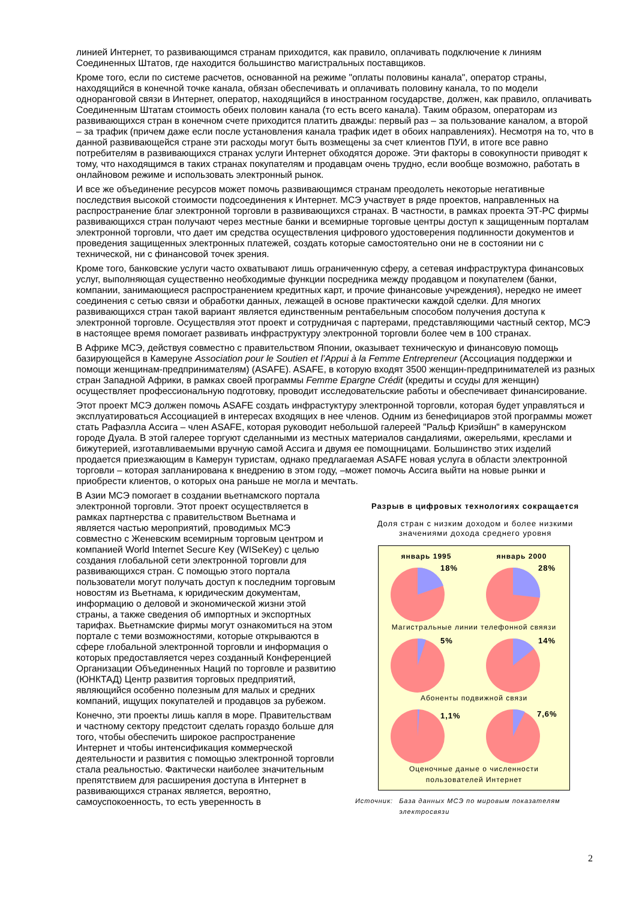линией Интернет, то развивающимся странам приходится, как правило, оплачивать подключение к линиям Соединенных Штатов, где находится большинство магистральных поставщиков.
Кроме того, если по системе расчетов, основанной на режиме "оплаты половины канала", оператор страны, находящийся в конечной точке канала, обязан обеспечивать и оплачивать половину канала, то по модели одноранговой связи в Интернет, оператор, находящийся в иностранном государстве, должен, как правило, оплачивать Соединенным Штатам стоимость обеих половин канала (то есть всего канала). Таким образом, операторам из развивающихся стран в конечном счете приходится платить дважды: первый раз – за пользование каналом, а второй – за трафик (причем даже если после установления канала трафик идет в обоих направлениях). Несмотря на то, что в данной развивающейся стране эти расходы могут быть возмещены за счет клиентов ПУИ, в итоге все равно потребителям в развивающихся странах услуги Интернет обходятся дороже. Эти факторы в совокупности приводят к тому, что находящимся в таких странах покупателям и продавцам очень трудно, если вообще возможно, работать в онлайновом режиме и использовать электронный рынок.
И все же объединение ресурсов может помочь развивающимся странам преодолеть некоторые негативные последствия высокой стоимости подсоединения к Интернет. МСЭ участвует в ряде проектов, направленных на распространение благ электронной торговли в развивающихся странах. В частности, в рамках проекта ЭТ-РС фирмы развивающихся стран получают через местные банки и всемирные торговые центры доступ к защищенным порталам электронной торговли, что дает им средства осуществления цифрового удостоверения подлинности документов и проведения защищенных электронных платежей, создать которые самостоятельно они не в состоянии ни с технической, ни с финансовой точек зрения.
Кроме того, банковские услуги часто охватывают лишь ограниченную сферу, а сетевая инфраструктура финансовых услуг, выполняющая существенно необходимые функции посредника между продавцом и покупателем (банки, компании, занимающиеся распространением кредитных карт, и прочие финансовые учреждения), нередко не имеет соединения с сетью связи и обработки данных, лежащей в основе практически каждой сделки. Для многих развивающихся стран такой вариант является единственным рентабельным способом получения доступа к электронной торговле. Осуществляя этот проект и сотрудничая с партерами, представляющими частный сектор, МСЭ в настоящее время помогает развивать инфраструктуру электронной торговли более чем в 100 странах.
В Африке МСЭ, действуя совместно с правительством Японии, оказывает техническую и финансовую помощь базирующейся в Камеруне Association pour le Soutien et l’Appui à la Femme Entrepreneur (Ассоциация поддержки и помощи женщинам-предпринимателям) (ASAFE). ASAFE, в которую входят 3500 женщин-предпринимателей из разных стран Западной Африки, в рамках своей программы Femme Epargne Crédit (кредиты и ссуды для женщин) осуществляет профессиональную подготовку, проводит исследовательские работы и обеспечивает финансирование.
Этот проект МСЭ должен помочь ASAFE создать инфрастуктуру электронной торговли, которая будет управляться и эксплуатироваться Ассоциацией в интересах входящих в нее членов. Одним из бенефициаров этой программы может стать Рафаэлла Ассига – член ASAFE, которая руководит небольшой галереей "Ральф Криэйшн" в камерунском городе Дуала. В этой галерее торгуют сделанными из местных материалов сандалиями, ожерельями, креслами и бижутерией, изготавливаемыми вручную самой Ассига и двумя ее помощницами. Большинство этих изделий продается приезжающим в Камерун туристам, однако предлагаемая ASAFE новая услуга в области электронной торговли – которая запланирована к внедрению в этом году, –может помочь Ассига выйти на новые рынки и приобрести клиентов, о которых она раньше не могла и мечтать.
В Азии МСЭ помогает в создании вьетнамского портала электронной торговли. Этот проект осуществляется в рамках партнерства с правительством Вьетнама и является частью мероприятий, проводимых МСЭ совместно с Женевским всемирным торговым центром и компанией World Internet Secure Key (WISeKey) с целью создания глобальной сети электронной торговли для развивающихся стран. С помощью этого портала пользователи могут получать доступ к последним торговым новостям из Вьетнама, к юридическим документам, информацию о деловой и экономической жизни этой страны, а также сведения об импортных и экспортных тарифах. Вьетнамские фирмы могут ознакомиться на этом портале с теми возможностями, которые открываются в сфере глобальной электронной торговли и информация о которых предоставляется через созданный Конференцией Организации Объединенных Наций по торговле и развитию (ЮНКТАД) Центр развития торговых предприятий, являющийся особенно полезным для малых и средних компаний, ищущих покупателей и продавцов за рубежом.
Конечно, эти проекты лишь капля в море. Правительствам и частному сектору предстоит сделать гораздо больше для того, чтобы обеспечить широкое распространение Интернет и чтобы интенсификация коммерческой деятельности и развития с помощью электронной торговли стала реальностью. Фактически наиболее значительным препятствием для расширения доступа в Интернет в развивающихся странах является, вероятно, самоуспокоенность, то есть уверенность в
Разрыв в цифровых технологиях сокращается
Доля стран с низким доходом и более низкими значениями дохода среднего уровня
январь 1995 январь 2000
18%
28%
Магистральные линии телефонной свяязи
5%
14%
Абоненты подвижной связи
1,1%
7,6%
Оценочные даные о численности
пользователей Интернет
Источник: База данных МСЭ по мировым показателям электросвязи
2